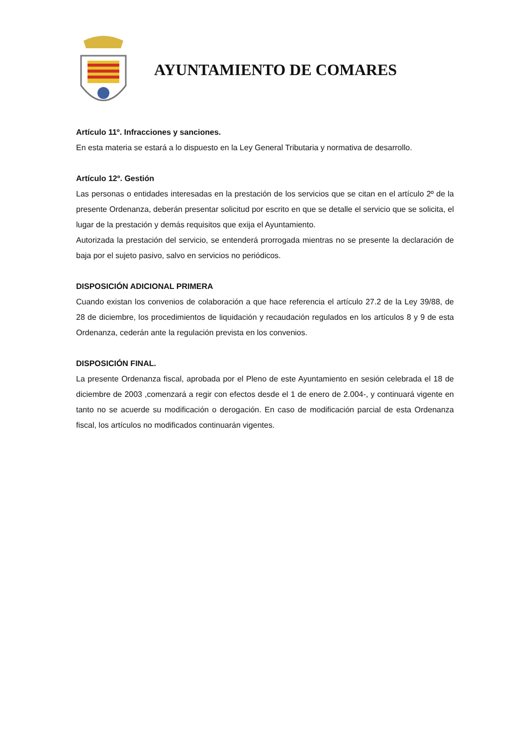AYUNTAMIENTO DE COMARES
Artículo 11º. Infracciones y sanciones.
En esta materia se estará a lo dispuesto en la Ley General Tributaria y normativa de desarrollo.
Artículo 12º. Gestión
Las personas o entidades interesadas en la prestación de los servicios que se citan en el artículo 2º de la presente Ordenanza, deberán presentar solicitud por escrito en que se detalle el servicio que se solicita, el lugar de la prestación y demás requisitos que exija el Ayuntamiento.
Autorizada la prestación del servicio, se entenderá prorrogada mientras no se presente la declaración de baja por el sujeto pasivo, salvo en servicios no periódicos.
DISPOSICIÓN ADICIONAL PRIMERA
Cuando existan los convenios de colaboración a que hace referencia el artículo 27.2 de la Ley 39/88, de 28 de diciembre, los procedimientos de liquidación y recaudación regulados en los artículos 8 y 9 de esta Ordenanza, cederán ante la regulación prevista en los convenios.
DISPOSICIÓN FINAL.
La presente Ordenanza fiscal, aprobada por el Pleno de este Ayuntamiento en sesión celebrada el 18 de diciembre de 2003 ,comenzará a regir con efectos desde el 1 de enero de 2.004-, y continuará vigente en tanto no se acuerde su modificación o derogación. En caso de modificación parcial de esta Ordenanza fiscal, los artículos no modificados continuarán vigentes.